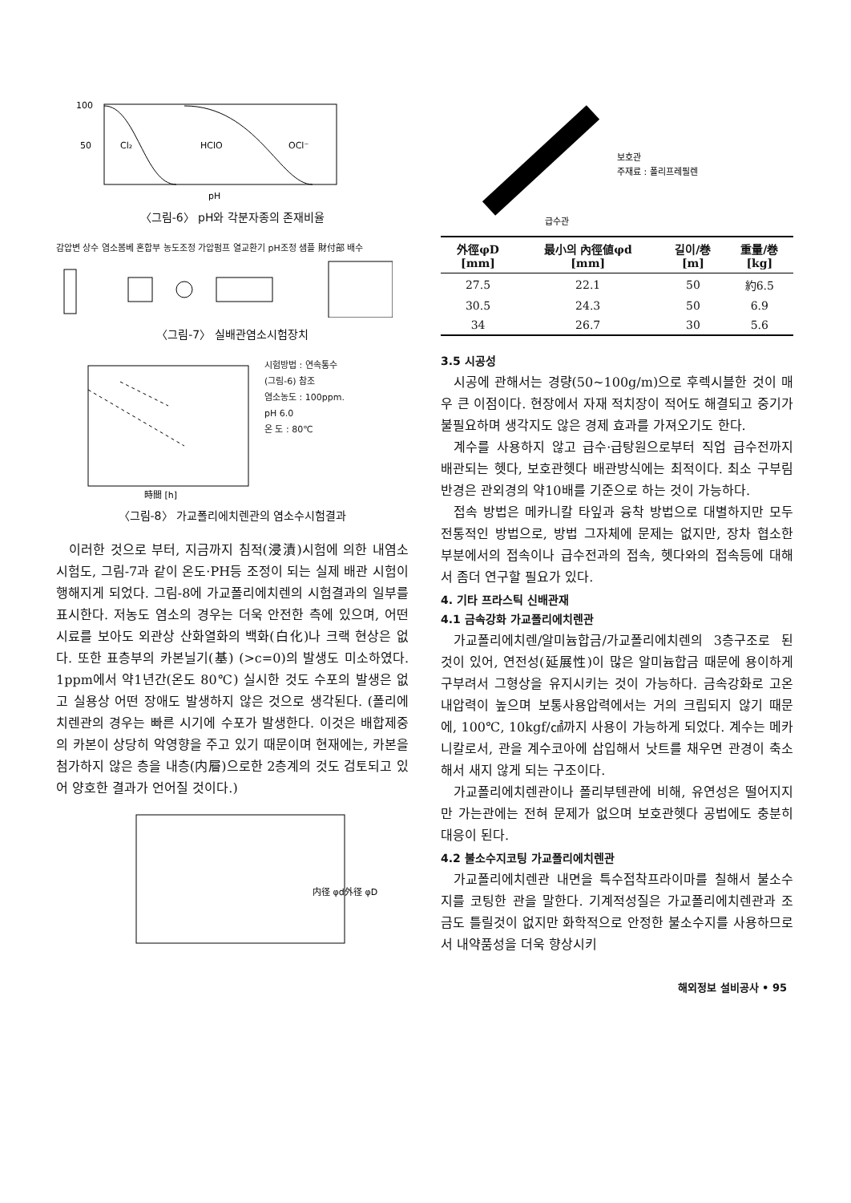100
50
Cl₂
HClO
OCl⁻
pH
〈그림-6〉 pH와 각분자종의 존재비율
감압변 상수 염소봄베 혼합부 농도조정 가압펌프 열교환기 pH조정 샘플 財付部 배수
〈그림-7〉 실배관염소시험장치
時間 [h]
시험방법 : 연속통수
(그림-6) 참조
염소농도 : 100ppm.
pH 6.0
온 도 : 80℃
〈그림-8〉 가교폴리에치렌관의 염소수시험결과
이러한 것으로 부터, 지금까지 침적(浸漬)시험에 의한 내염소시험도, 그림-7과 같이 온도·PH등 조정이 되는 실제 배관 시험이 행해지게 되었다. 그림-8에 가교폴리에치렌의 시험결과의 일부를 표시한다. 저농도 염소의 경우는 더욱 안전한 측에 있으며, 어떤 시료를 보아도 외관상 산화열화의 백화(白化)나 크랙 현상은 없다. 또한 표층부의 카본닐기(基) (>c=0)의 발생도 미소하였다. 1ppm에서 약1년간(온도 80℃) 실시한 것도 수포의 발생은 없고 실용상 어떤 장애도 발생하지 않은 것으로 생각된다. (폴리에치렌관의 경우는 빠른 시기에 수포가 발생한다. 이것은 배합제중의 카본이 상당히 악영향을 주고 있기 때문이며 현재에는, 카본을 첨가하지 않은 층을 내층(内層)으로한 2층계의 것도 검토되고 있어 양호한 결과가 언어질 것이다.)
内径 φd
外径 φD
보호관
주재료 : 폴리프레필렌
급수관
| 外徑φD [mm] | 最小의 內徑値φd [mm] | 길이/巻 [m] | 重量/巻 [kg] |
| --- | --- | --- | --- |
| 27.5 | 22.1 | 50 | 約6.5 |
| 30.5 | 24.3 | 50 | 6.9 |
| 34 | 26.7 | 30 | 5.6 |
3.5 시공성
시공에 관해서는 경량(50~100g/m)으로 후렉시블한 것이 매우 큰 이점이다. 현장에서 자재 적치장이 적어도 해결되고 중기가 불필요하며 생각지도 않은 경제 효과를 가져오기도 한다.
계수를 사용하지 않고 급수·급탕원으로부터 직업 급수전까지 배관되는 헷다, 보호관헷다 배관방식에는 최적이다. 최소 구부림 반경은 관외경의 약10배를 기준으로 하는 것이 가능하다.
접속 방법은 메카니칼 타잎과 융착 방법으로 대별하지만 모두 전통적인 방법으로, 방법 그자체에 문제는 없지만, 장차 협소한 부분에서의 접속이나 급수전과의 접속, 헷다와의 접속등에 대해서 좀더 연구할 필요가 있다.
4. 기타 프라스틱 신배관재
4.1 금속강화 가교폴리에치렌관
가교폴리에치렌/알미늄합금/가교폴리에치렌의 3층구조로 된 것이 있어, 연전성(延展性)이 많은 알미늄합금 때문에 용이하게 구부려서 그형상을 유지시키는 것이 가능하다. 금속강화로 고온내압력이 높으며 보통사용압력에서는 거의 크립되지 않기 때문에, 100℃, 10kgf/㎠까지 사용이 가능하게 되었다. 계수는 메카니칼로서, 관을 계수코아에 삽입해서 낫트를 채우면 관경이 축소해서 새지 않게 되는 구조이다.
가교폴리에치렌관이나 폴리부텐관에 비해, 유연성은 떨어지지만 가는관에는 전혀 문제가 없으며 보호관헷다 공법에도 충분히 대응이 된다.
4.2 불소수지코팅 가교폴리에치렌관
가교폴리에치렌관 내면을 특수접착프라이마를 칠해서 불소수지를 코팅한 관을 말한다. 기계적성질은 가교폴리에치렌관과 조금도 틀릴것이 없지만 화학적으로 안정한 불소수지를 사용하므로서 내약품성을 더욱 향상시키
해외정보 설비공사 • 95